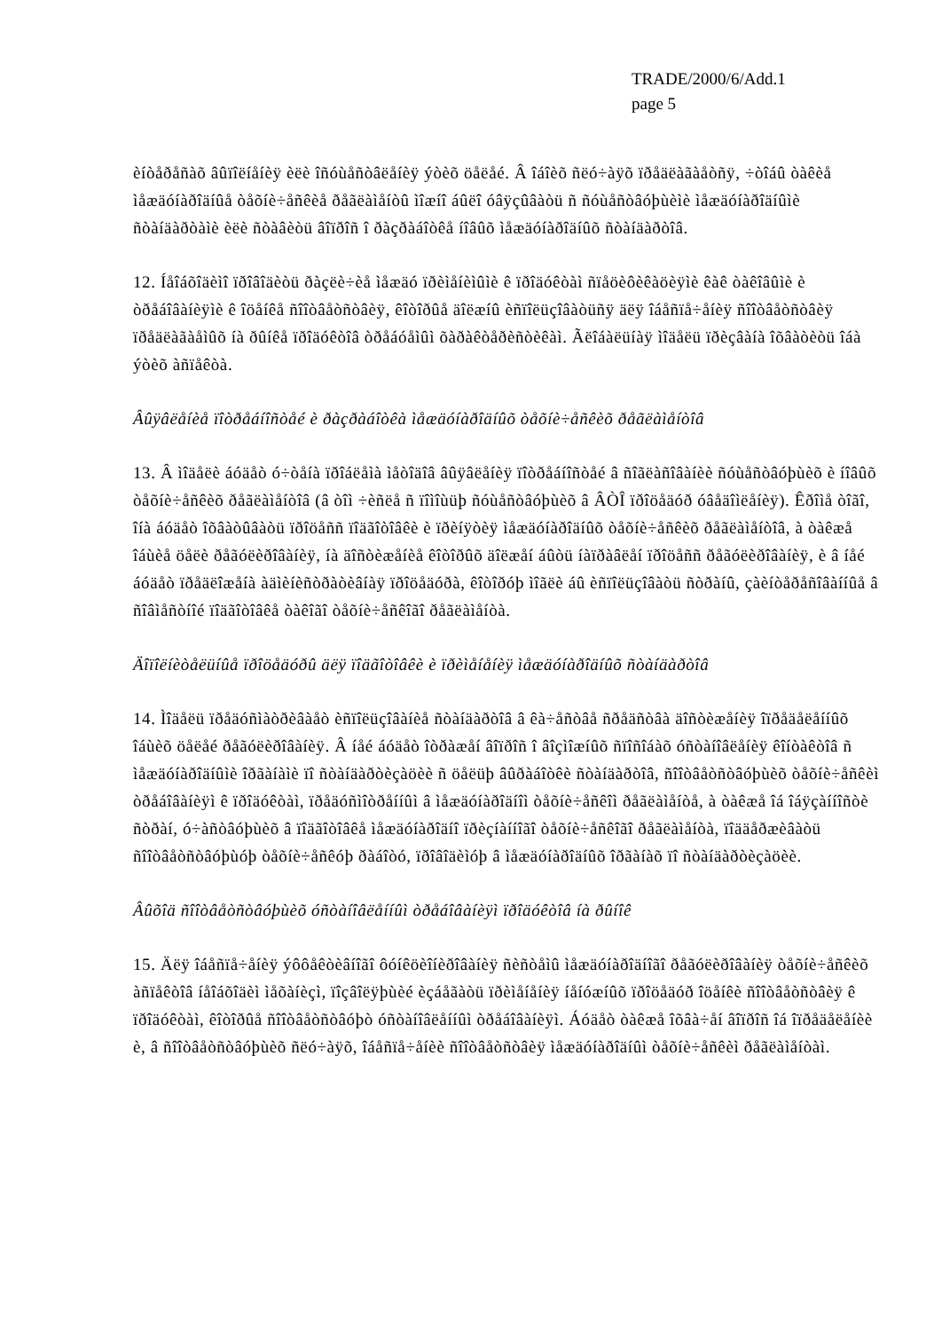TRADE/2000/6/Add.1
page 5
èíòåðåñàõ âûïîëíåíèÿ èëè îñóùåñòâëåíèÿ ýòèõ öåëåé. Â îáîèõ ñëó÷àÿõ ïðåäëàãàåòñÿ, ÷òîáû òàêèå ìåæäóíàðîäíûå òåõíè÷åñêèå ðåãëàìåíòû ìîæíî áûëî óâÿçûâàòü ñ ñóùåñòâóþùèìè ìåæäóíàðîäíûìè ñòàíäàðòàìè èëè ñòàâèòü âîïðîñ î ðàçðàáîòêå íîâûõ ìåæäóíàðîäíûõ ñòàíäàðòîâ.
12. Íåîáõîäèìî ïðîâîäèòü ðàçëè÷èå ìåæäó ïðèìåíèìûìè ê ïðîäóêòàì ñïåöèôèêàöèÿìè êàê òàêîâûìè è òðåáîâàíèÿìè ê îöåíêå ñîîòâåòñòâèÿ, êîòîðûå äîëæíû èñïîëüçîâàòüñÿ äëÿ îáåñïå÷åíèÿ ñîîòâåòñòâèÿ ïðåäëàãàåìûõ íà ðûíêå ïðîäóêòîâ òðåáóåìûì õàðàêòåðèñòèêàì. Ãëîáàëüíàÿ ìîäåëü ïðèçâàíà îõâàòèòü îáà ýòèõ àñïåêòà.
Âûÿâëåíèå ïîòðåáíîñòåé è ðàçðàáîòêà ìåæäóíàðîäíûõ òåõíè÷åñêèõ ðåãëàìåíòîâ
13. Â ìîäåëè áóäåò ó÷òåíà ïðîáëåìà ìåòîäîâ âûÿâëåíèÿ ïîòðåáíîñòåé â ñîãëàñîâàíèè ñóùåñòâóþùèõ è íîâûõ òåõíè÷åñêèõ ðåãëàìåíòîâ (â òîì ÷èñëå ñ ïîìîùüþ ñóùåñòâóþùèõ â ÂÒÎ ïðîöåäóð óâåäîìëåíèÿ). Êðîìå òîãî, îíà áóäåò îõâàòûâàòü ïðîöåññ ïîäãîòîâêè è ïðèíÿòèÿ ìåæäóíàðîäíûõ òåõíè÷åñêèõ ðåãëàìåíòîâ, à òàêæå îáùèå öåëè ðåãóëèðîâàíèÿ, íà äîñòèæåíèå êîòîðûõ äîëæåí áûòü íàïðàâëåí ïðîöåññ ðåãóëèðîâàíèÿ, è â íåé áóäåò ïðåäëîæåíà àäìèíèñòðàòèâíàÿ ïðîöåäóðà, êîòîðóþ ìîãëè áû èñïîëüçîâàòü ñòðàíû, çàèíòåðåñîâàííûå â ñîâìåñòíîé ïîäãîòîâêå òàêîãî òåõíè÷åñêîãî ðåãëàìåíòà.
Äîïîëíèòåëüíûå ïðîöåäóðû äëÿ ïîäãîòîâêè è ïðèìåíåíèÿ ìåæäóíàðîäíûõ ñòàíäàðòîâ
14. Ìîäåëü ïðåäóñìàòðèâàåò èñïîëüçîâàíèå ñòàíäàðòîâ â êà÷åñòâå ñðåäñòâà äîñòèæåíèÿ îïðåäåëåííûõ îáùèõ öåëåé ðåãóëèðîâàíèÿ. Â íåé áóäåò îòðàæåí âîïðîñ î âîçìîæíûõ ñïîñîáàõ óñòàíîâëåíèÿ êîíòàêòîâ ñ ìåæäóíàðîäíûìè îðãàíàìè ïî ñòàíäàðòèçàöèè ñ öåëüþ âûðàáîòêè ñòàíäàðòîâ, ñîîòâåòñòâóþùèõ òåõíè÷åñêèì òðåáîâàíèÿì ê ïðîäóêòàì, ïðåäóñìîòðåííûì â ìåæäóíàðîäíîì òåõíè÷åñêîì ðåãëàìåíòå, à òàêæå îá îáÿçàííîñòè ñòðàí, ó÷àñòâóþùèõ â ïîäãîòîâêå ìåæäóíàðîäíî ïðèçíàííîãî òåõíè÷åñêîãî ðåãëàìåíòà, ïîääåðæèâàòü ñîîòâåòñòâóþùóþ òåõíè÷åñêóþ ðàáîòó, ïðîâîäèìóþ â ìåæäóíàðîäíûõ îðãàíàõ ïî ñòàíäàðòèçàöèè.
Âûõîä ñîîòâåòñòâóþùèõ óñòàíîâëåííûì òðåáîâàíèÿì ïðîäóêòîâ íà ðûíîê
15. Äëÿ îáåñïå÷åíèÿ ýôôåêòèâíîãî ôóíêöèîíèðîâàíèÿ ñèñòåìû ìåæäóíàðîäíîãî ðåãóëèðîâàíèÿ òåõíè÷åñêèõ àñïåêòîâ íåîáõîäèì ìåõàíèçì, ïîçâîëÿþùèé èçáåãàòü ïðèìåíåíèÿ íåíóæíûõ ïðîöåäóð îöåíêè ñîîòâåòñòâèÿ ê ïðîäóêòàì, êîòîðûå ñîîòâåòñòâóþò óñòàíîâëåííûì òðåáîâàíèÿì. Áóäåò òàêæå îõâà÷åí âîïðîñ îá îïðåäåëåíèè è, â ñîîòâåòñòâóþùèõ ñëó÷àÿõ, îáåñïå÷åíèè ñîîòâåòñòâèÿ ìåæäóíàðîäíûì òåõíè÷åñêèì ðåãëàìåíòàì.